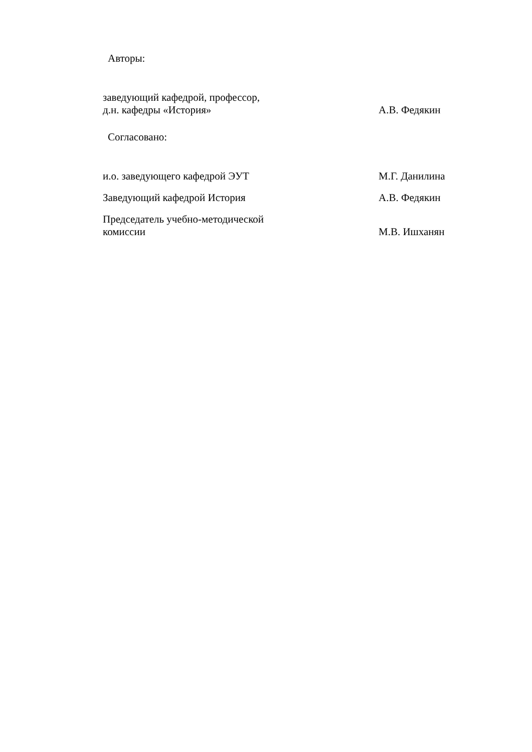Авторы:
заведующий кафедрой, профессор,
д.н. кафедры «История»
А.В. Федякин
Согласовано:
и.о. заведующего кафедрой ЭУТ М.Г. Данилина
Заведующий кафедрой История А.В. Федякин
Председатель учебно-методической
комиссии
М.В. Ишханян